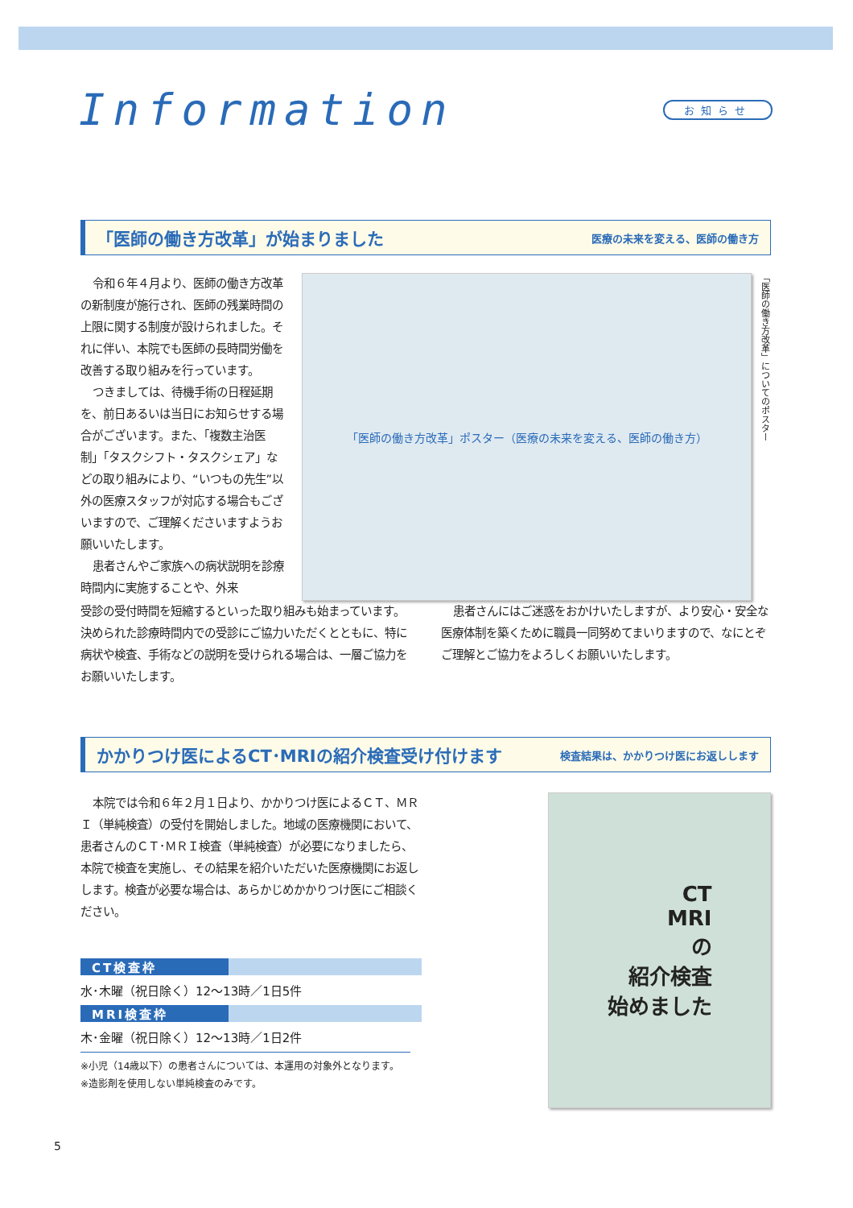Information
お知らせ
「医師の働き方改革」が始まりました
医療の未来を変える、医師の働き方
令和６年４月より、医師の働き方改革の新制度が施行され、医師の残業時間の上限に関する制度が設けられました。それに伴い、本院でも医師の長時間労働を改善する取り組みを行っています。
つきましては、待機手術の日程延期を、前日あるいは当日にお知らせする場合がございます。また、「複数主治医制」「タスクシフト・タスクシェア」などの取り組みにより、“いつもの先生”以外の医療スタッフが対応する場合もございますので、ご理解くださいますようお願いいたします。
患者さんやご家族への病状説明を診療時間内に実施することや、外来
「医師の働き方改革」ポスター（医療の未来を変える、医師の働き方）
「医師の働き方改革」についてのポスター
受診の受付時間を短縮するといった取り組みも始まっています。決められた診療時間内での受診にご協力いただくとともに、特に病状や検査、手術などの説明を受けられる場合は、一層ご協力をお願いいたします。
患者さんにはご迷惑をおかけいたしますが、より安心・安全な医療体制を築くために職員一同努めてまいりますので、なにとぞご理解とご協力をよろしくお願いいたします。
かかりつけ医によるCT･MRIの紹介検査受け付けます
検査結果は、かかりつけ医にお返しします
本院では令和６年２月１日より、かかりつけ医によるＣＴ、ＭＲＩ（単純検査）の受付を開始しました。地域の医療機関において、患者さんのＣＴ･ＭＲＩ検査（単純検査）が必要になりましたら、本院で検査を実施し、その結果を紹介いただいた医療機関にお返しします。検査が必要な場合は、あらかじめかかりつけ医にご相談ください。
CT検査枠
水･木曜（祝日除く）12～13時／1日5件
MRI検査枠
木･金曜（祝日除く）12～13時／1日2件
※小児（14歳以下）の患者さんについては、本運用の対象外となります。
※造影剤を使用しない単純検査のみです。
CT
MRI
の
紹介検査
始めました
5